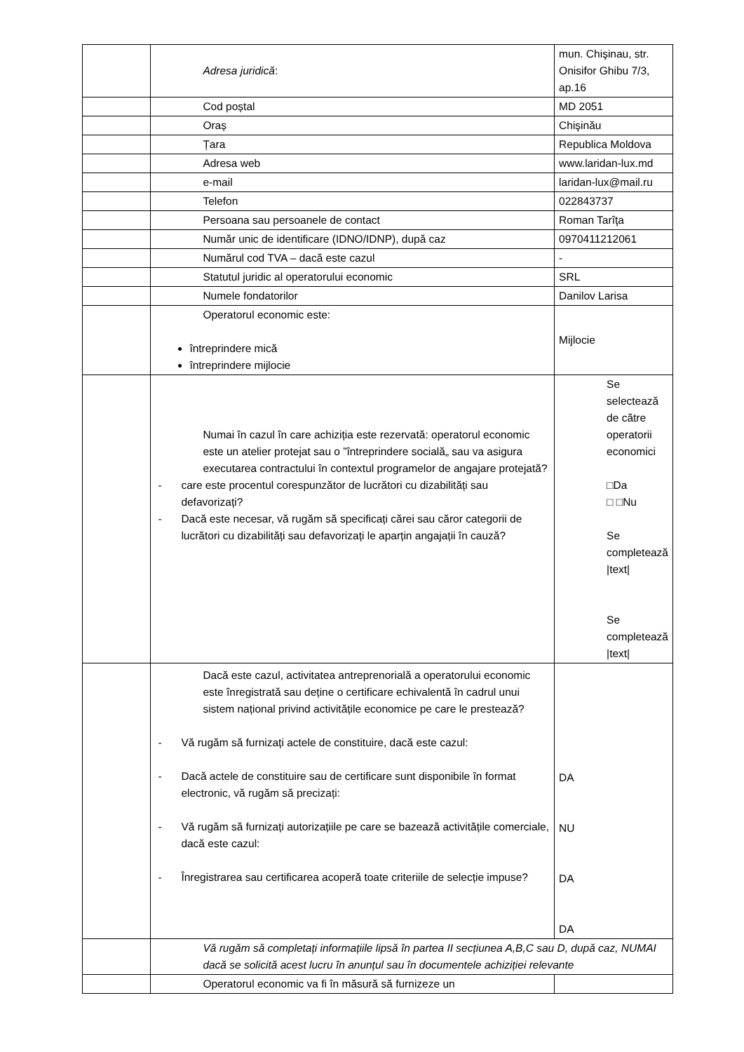| | Adresa juridică : | mun. Chişinau, str. Onisifor Ghibu 7/3, ap.16 |
| | Cod poștal | MD 2051 |
| | Oraș | Chişinău |
| | Țara | Republica Moldova |
| | Adresa web | www.laridan-lux.md |
| | e-mail | laridan-lux@mail.ru |
| | Telefon | 022843737 |
| | Persoana sau persoanele de contact | Roman Tarîţa |
| | Număr unic de identificare (IDNO/IDNP), după caz | 0970411212061 |
| | Numărul cod TVA – dacă este cazul | - |
| | Statutul juridic al operatorului economic | SRL |
| | Numele fondatorilor | Danilov Larisa |
| | Operatorul economic este: întreprindere mică întreprindere mijlocie | Mijlocie |
| | Numai în cazul în care achiziția este rezervată: operatorul economic este un atelier protejat sau o ”întreprindere socială„ sau va asigura executarea contractului în contextul programelor de angajare protejată? - care este procentul corespunzător de lucrători cu dizabilități sau defavorizați? - Dacă este necesar, vă rugăm să specificați cărei sau căror categorii de lucrători cu dizabilități sau defavorizați le aparțin angajații în cauză? | Se selectează de către operatorii economici □Da □ □Nu Se completează /text/ Se completează /text/ |
| | Dacă este cazul, activitatea antreprenorială a operatorului economic este înregistrată sau deține o certificare echivalentă în cadrul unui sistem național privind activitățile economice pe care le prestează? - Vă rugăm să furnizați actele de constituire, dacă este cazul: - Dacă actele de constituire sau de certificare sunt disponibile în format electronic, vă rugăm să precizați: - Vă rugăm să furnizați autorizațiile pe care se bazează activitățile comerciale, dacă este cazul: - Înregistrarea sau certificarea acoperă toate criteriile de selecție impuse? | DA NU DA DA |
| | Vă rugăm să completați informațiile lipsă în partea II secțiunea A,B,C sau D, după caz, NUMAI dacă se solicită acest lucru în anunțul sau în documentele achiziției relevante | |
| | Operatorul economic va fi în măsură să furnizeze un | |